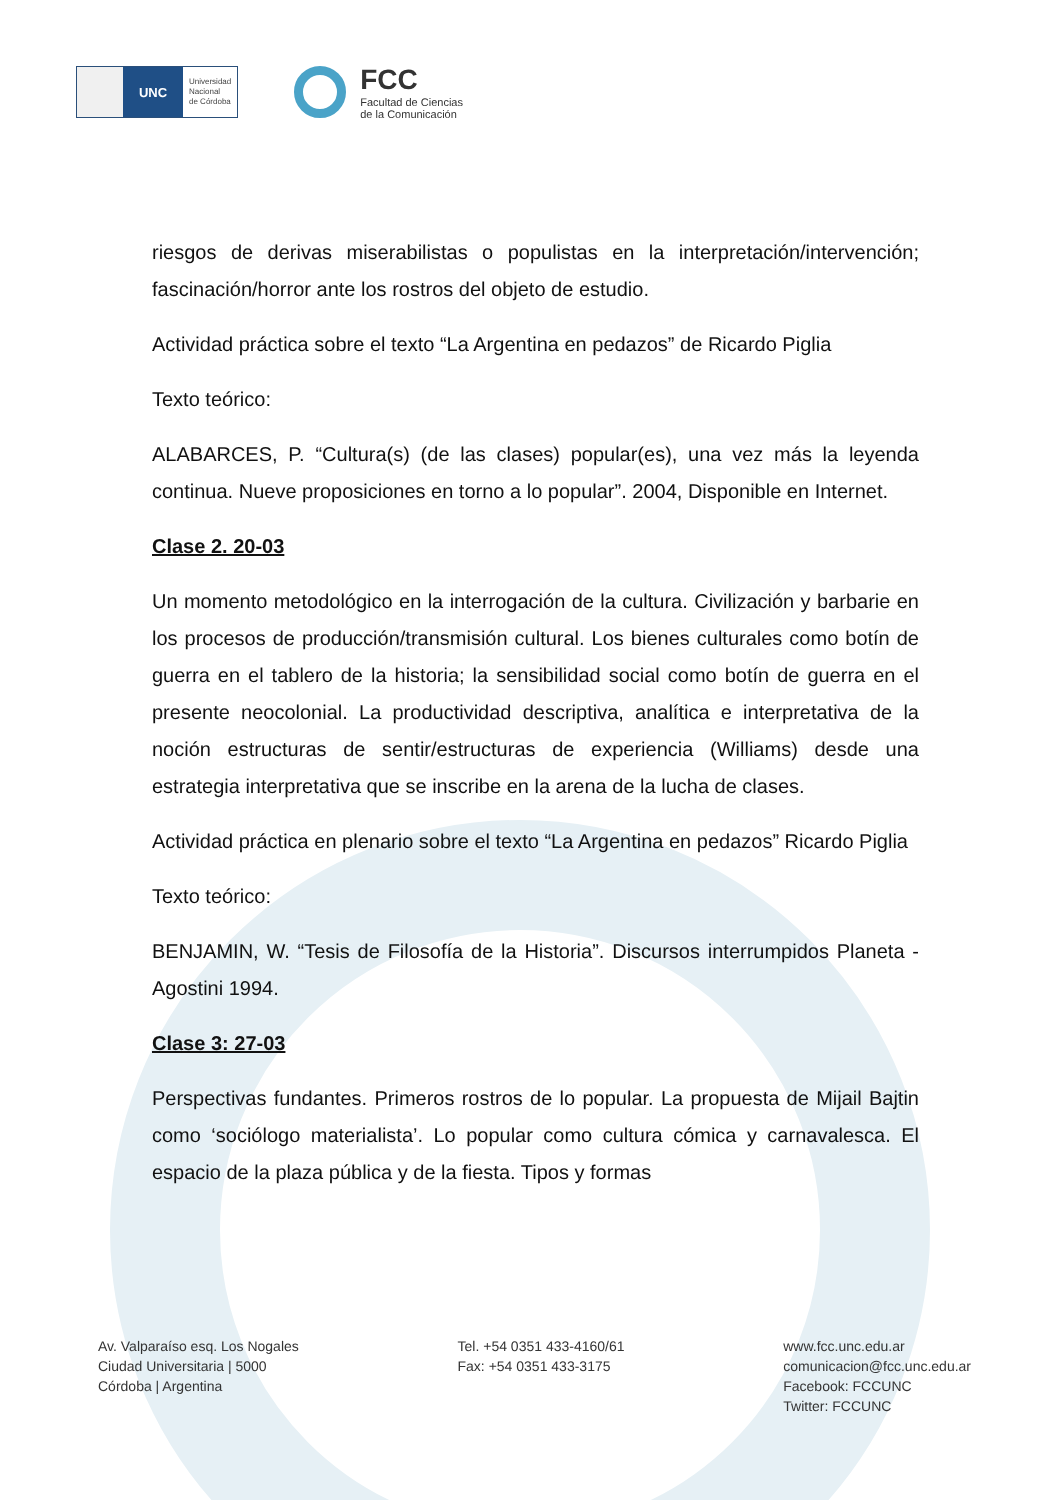UNC
Universidad
Nacional
de Córdoba
FCC
Facultad de Ciencias
de la Comunicación
riesgos de derivas miserabilistas o populistas en la interpretación/intervención; fascinación/horror ante los rostros del objeto de estudio.
Actividad práctica sobre el texto “La Argentina en pedazos” de Ricardo Piglia
Texto teórico:
ALABARCES, P. “Cultura(s) (de las clases) popular(es), una vez más la leyenda continua. Nueve proposiciones en torno a lo popular”. 2004, Disponible en Internet.
Clase 2. 20-03
Un momento metodológico en la interrogación de la cultura. Civilización y barbarie en los procesos de producción/transmisión cultural. Los bienes culturales como botín de guerra en el tablero de la historia; la sensibilidad social como botín de guerra en el presente neocolonial. La productividad descriptiva, analítica e interpretativa de la noción estructuras de sentir/estructuras de experiencia (Williams) desde una estrategia interpretativa que se inscribe en la arena de la lucha de clases.
Actividad práctica en plenario sobre el texto “La Argentina en pedazos” Ricardo Piglia
Texto teórico:
BENJAMIN, W. “Tesis de Filosofía de la Historia”. Discursos interrumpidos Planeta - Agostini 1994.
Clase 3: 27-03
Perspectivas fundantes. Primeros rostros de lo popular. La propuesta de Mijail Bajtin como ‘sociólogo materialista’. Lo popular como cultura cómica y carnavalesca. El espacio de la plaza pública y de la fiesta. Tipos y formas
Av. Valparaíso esq. Los Nogales
Ciudad Universitaria | 5000
Córdoba | Argentina
Tel. +54 0351 433-4160/61
Fax: +54 0351 433-3175
www.fcc.unc.edu.ar
comunicacion@fcc.unc.edu.ar
Facebook: FCCUNC
Twitter: FCCUNC